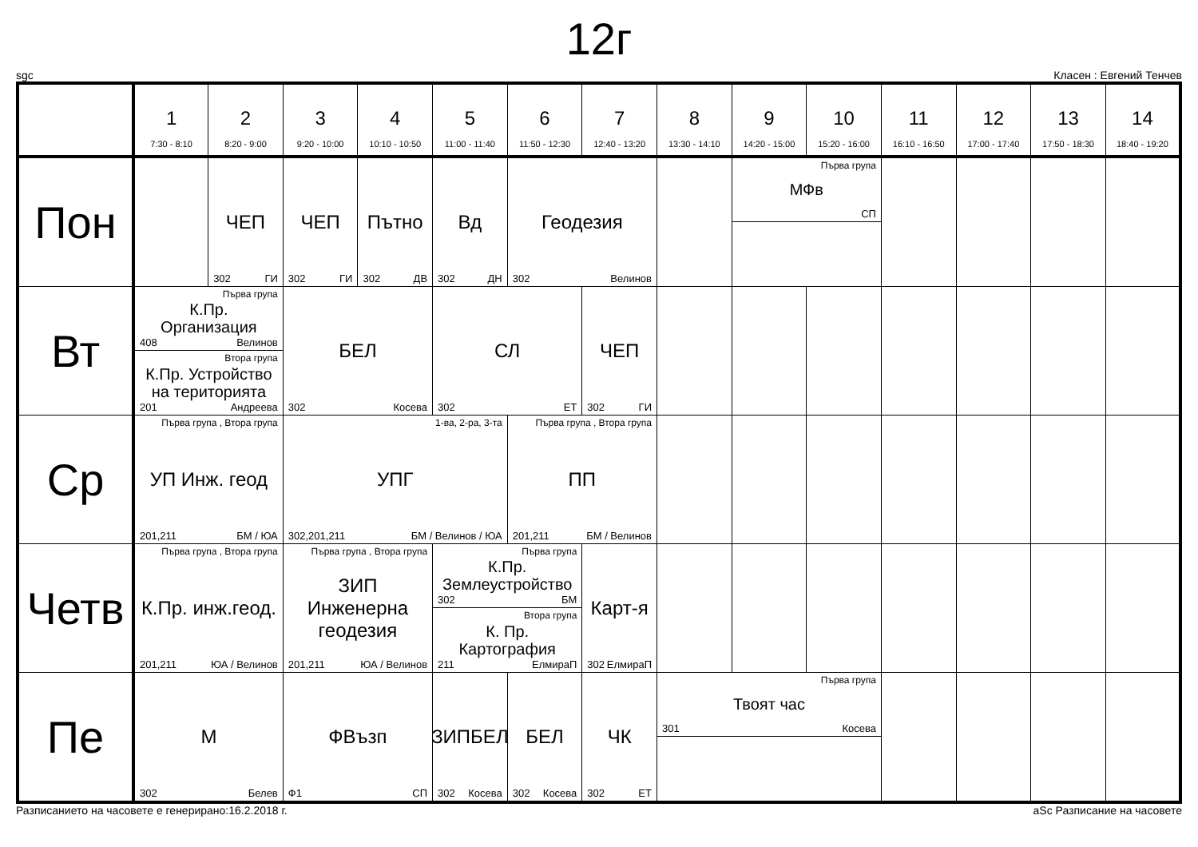12г
sgc Класен : Евгений Тенчев
| | 1 7:30 - 8:10 | 2 8:20 - 9:00 | 3 9:20 - 10:00 | 4 10:10 - 10:50 | 5 11:00 - 11:40 | 6 11:50 - 12:30 | 7 12:40 - 13:20 | 8 13:30 - 14:10 | 9 14:20 - 15:00 | 10 15:20 - 16:00 | 11 16:10 - 16:50 | 12 17:00 - 17:40 | 13 17:50 - 18:30 | 14 18:40 - 19:20 |
| --- | --- | --- | --- | --- | --- | --- | --- | --- | --- | --- | --- | --- | --- | --- |
| Пон | | ЧЕП 302 ГИ | ЧЕП 302 ГИ | Пътно 302 ДВ | Вд 302 ДН | Геодезия 302 Велинов | | | Първа група МФв СП | | | | | |
| Вт | Първа група К.Пр. Организация 408 Велинов Втора група К.Пр. Устройство на територията 201 Андреева | | БЕЛ 302 Косева | | СЛ 302 ЕТ | | ЧЕП 302 ГИ | | | | | | | |
| Ср | Първа група , Втора група УП Инж. геод 201,211 БМ / ЮА | | 1-ва, 2-ра, 3-та УПГ 302,201,211 БМ / Велинов / ЮА | | | Първа група , Втора група ПП 201,211 БМ / Велинов | | | | | | | | |
| Четв | Първа група , Втора група К.Пр. инж.геод. 201,211 ЮА / Велинов | | Първа група , Втора група ЗИП Инженерна геодезия 201,211 ЮА / Велинов | | Първа група К.Пр. Землеустройство 302 БМ Втора група К. Пр. Картография 211 ЕлмираП | | Карт-я 302 ЕлмираП | | | | | | | |
| Пе | М 302 Белев | | ФВъзп Ф1 СП | | ЗИПБЕЛ 302 Косева | БЕЛ 302 Косева | ЧК 302 ЕТ | Първа група Твоят час 301 Косева | | | | | | |
Разписанието на часовете е генерирано:16.2.2018 г. aSc Разписание на часовете